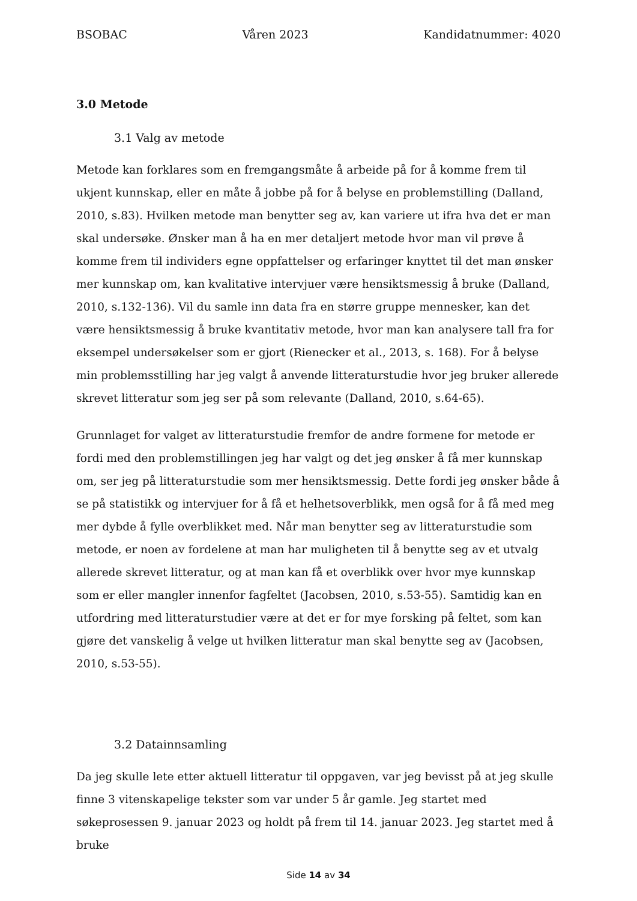BSOBAC Våren 2023 Kandidatnummer: 4020
3.0 Metode
3.1 Valg av metode
Metode kan forklares som en fremgangsmåte å arbeide på for å komme frem til ukjent kunnskap, eller en måte å jobbe på for å belyse en problemstilling (Dalland, 2010, s.83). Hvilken metode man benytter seg av, kan variere ut ifra hva det er man skal undersøke. Ønsker man å ha en mer detaljert metode hvor man vil prøve å komme frem til individers egne oppfattelser og erfaringer knyttet til det man ønsker mer kunnskap om, kan kvalitative intervjuer være hensiktsmessig å bruke (Dalland, 2010, s.132-136). Vil du samle inn data fra en større gruppe mennesker, kan det være hensiktsmessig å bruke kvantitativ metode, hvor man kan analysere tall fra for eksempel undersøkelser som er gjort (Rienecker et al., 2013, s. 168). For å belyse min problemsstilling har jeg valgt å anvende litteraturstudie hvor jeg bruker allerede skrevet litteratur som jeg ser på som relevante (Dalland, 2010, s.64-65).
Grunnlaget for valget av litteraturstudie fremfor de andre formene for metode er fordi med den problemstillingen jeg har valgt og det jeg ønsker å få mer kunnskap om, ser jeg på litteraturstudie som mer hensiktsmessig. Dette fordi jeg ønsker både å se på statistikk og intervjuer for å få et helhetsoverblikk, men også for å få med meg mer dybde å fylle overblikket med. Når man benytter seg av litteraturstudie som metode, er noen av fordelene at man har muligheten til å benytte seg av et utvalg allerede skrevet litteratur, og at man kan få et overblikk over hvor mye kunnskap som er eller mangler innenfor fagfeltet (Jacobsen, 2010, s.53-55). Samtidig kan en utfordring med litteraturstudier være at det er for mye forsking på feltet, som kan gjøre det vanskelig å velge ut hvilken litteratur man skal benytte seg av (Jacobsen, 2010, s.53-55).
3.2 Datainnsamling
Da jeg skulle lete etter aktuell litteratur til oppgaven, var jeg bevisst på at jeg skulle finne 3 vitenskapelige tekster som var under 5 år gamle. Jeg startet med søkeprosessen 9. januar 2023 og holdt på frem til 14. januar 2023. Jeg startet med å bruke
Side 14 av 34